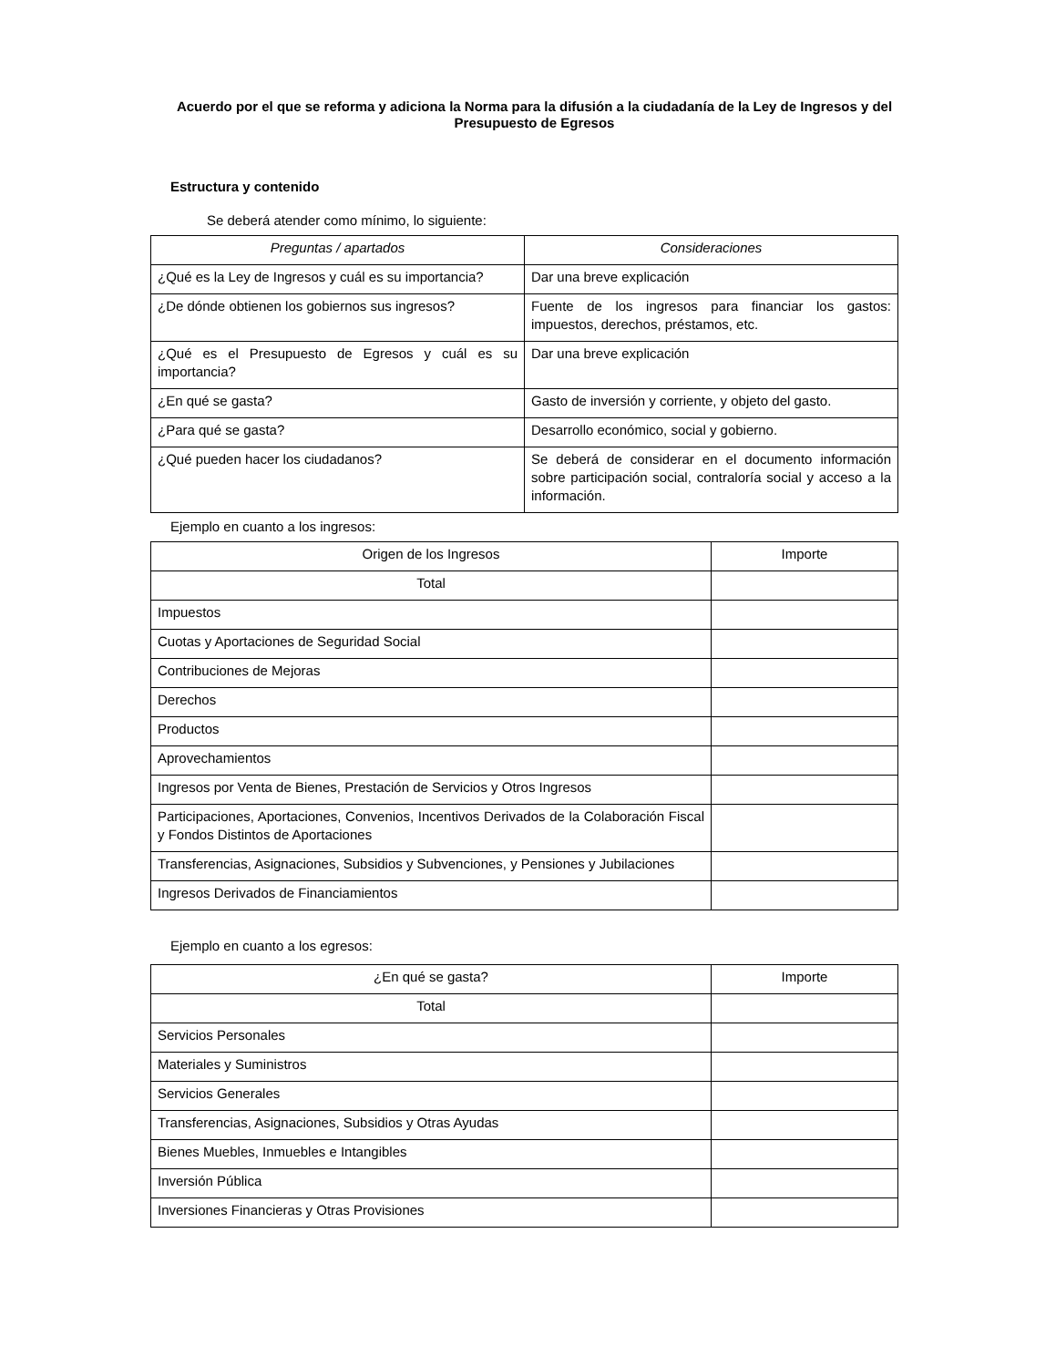Acuerdo por el que se reforma y adiciona la Norma para la difusión a la ciudadanía de la Ley de Ingresos y del Presupuesto de Egresos
Estructura y contenido
Se deberá atender como mínimo, lo siguiente:
| Preguntas / apartados | Consideraciones |
| --- | --- |
| ¿Qué es la Ley de Ingresos y cuál es su importancia? | Dar una breve explicación |
| ¿De dónde obtienen los gobiernos sus ingresos? | Fuente de los ingresos para financiar los gastos: impuestos, derechos, préstamos, etc. |
| ¿Qué es el Presupuesto de Egresos y cuál es su importancia? | Dar una breve explicación |
| ¿En qué se gasta? | Gasto de inversión y corriente, y objeto del gasto. |
| ¿Para qué se gasta? | Desarrollo económico, social y gobierno. |
| ¿Qué pueden hacer los ciudadanos? | Se deberá de considerar en el documento información sobre participación social, contraloría social y acceso a la información. |
Ejemplo en cuanto a los ingresos:
| Origen de los Ingresos | Importe |
| --- | --- |
| Total | |
| Impuestos | |
| Cuotas y Aportaciones de Seguridad Social | |
| Contribuciones de Mejoras | |
| Derechos | |
| Productos | |
| Aprovechamientos | |
| Ingresos por Venta de Bienes, Prestación de Servicios y Otros Ingresos | |
| Participaciones, Aportaciones, Convenios, Incentivos Derivados de la Colaboración Fiscal y Fondos Distintos de Aportaciones | |
| Transferencias, Asignaciones, Subsidios y Subvenciones, y Pensiones y Jubilaciones | |
| Ingresos Derivados de Financiamientos | |
Ejemplo en cuanto a los egresos:
| ¿En qué se gasta? | Importe |
| --- | --- |
| Total | |
| Servicios Personales | |
| Materiales y Suministros | |
| Servicios Generales | |
| Transferencias, Asignaciones, Subsidios y Otras Ayudas | |
| Bienes Muebles, Inmuebles e Intangibles | |
| Inversión Pública | |
| Inversiones Financieras y Otras Provisiones | |